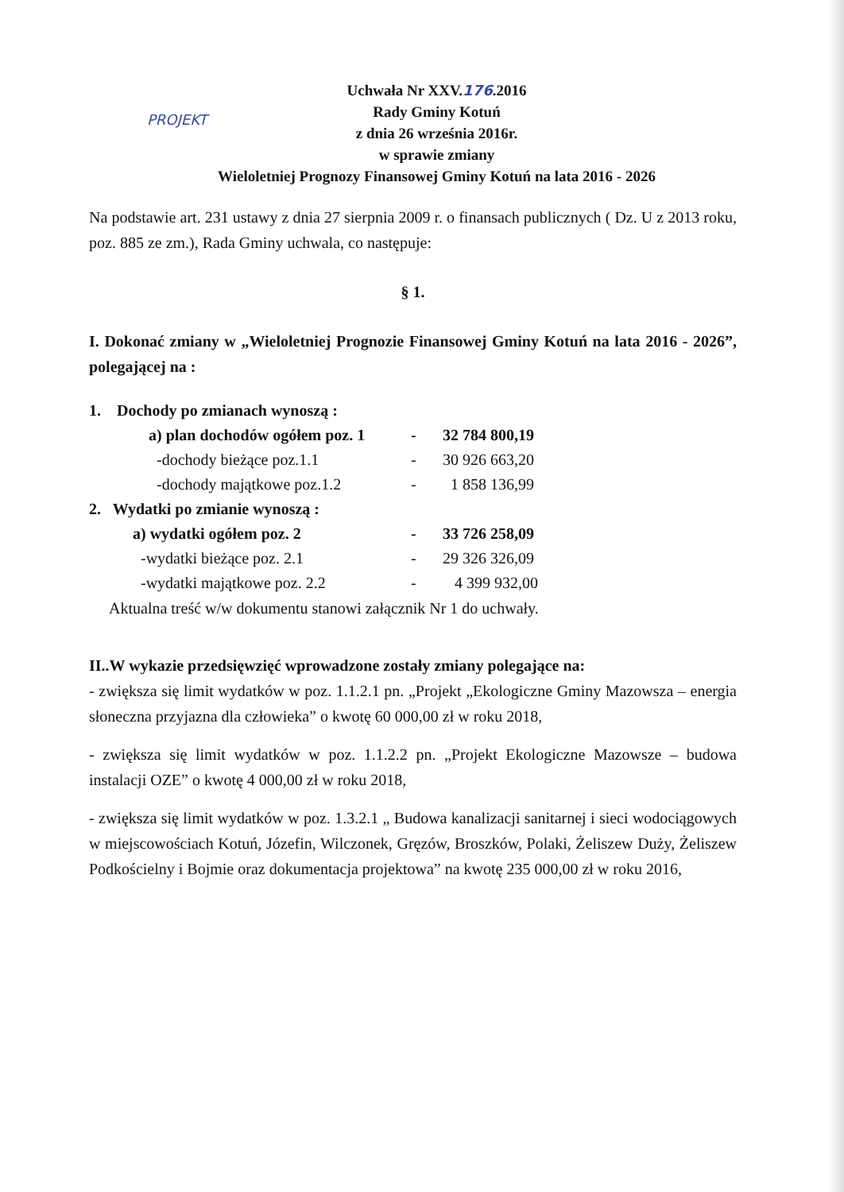PROJEKT
Uchwała Nr XXV.176.2016
Rady Gminy Kotuń
z dnia 26 września 2016r.
w sprawie zmiany
Wieloletniej Prognozy Finansowej Gminy Kotuń na lata 2016 - 2026
Na podstawie art. 231 ustawy z dnia 27 sierpnia 2009 r. o finansach publicznych ( Dz. U z 2013 roku, poz. 885 ze zm.), Rada Gminy uchwala, co następuje:
§ 1.
I. Dokonać zmiany w „Wieloletniej Prognozie Finansowej Gminy Kotuń na lata 2016 - 2026”, polegającej na :
| 1. Dochody po zmianach wynoszą : | | |
| a) plan dochodów ogółem poz. 1 | - | 32 784 800,19 |
| -dochody bieżące poz.1.1 | - | 30 926 663,20 |
| -dochody majątkowe poz.1.2 | - | 1 858 136,99 |
| 2. Wydatki po zmianie wynoszą : | | |
| a) wydatki ogółem poz. 2 | - | 33 726 258,09 |
| -wydatki bieżące poz. 2.1 | - | 29 326 326,09 |
| -wydatki majątkowe poz. 2.2 | - | 4 399 932,00 |
Aktualna treść w/w dokumentu stanowi załącznik Nr 1 do uchwały.
II..W wykazie przedsięwzięć wprowadzone zostały zmiany polegające na:
- zwiększa się limit wydatków w poz. 1.1.2.1 pn. „Projekt „Ekologiczne Gminy Mazowsza – energia słoneczna przyjazna dla człowieka” o kwotę 60 000,00 zł w roku 2018,
- zwiększa się limit wydatków w poz. 1.1.2.2 pn. „Projekt Ekologiczne Mazowsze – budowa instalacji OZE” o kwotę 4 000,00 zł w roku 2018,
- zwiększa się limit wydatków w poz. 1.3.2.1 „ Budowa kanalizacji sanitarnej i sieci wodociągowych w miejscowościach Kotuń, Józefin, Wilczonek, Gręzów, Broszków, Polaki, Żeliszew Duży, Żeliszew Podkościelny i Bojmie oraz dokumentacja projektowa” na kwotę 235 000,00 zł w roku 2016,